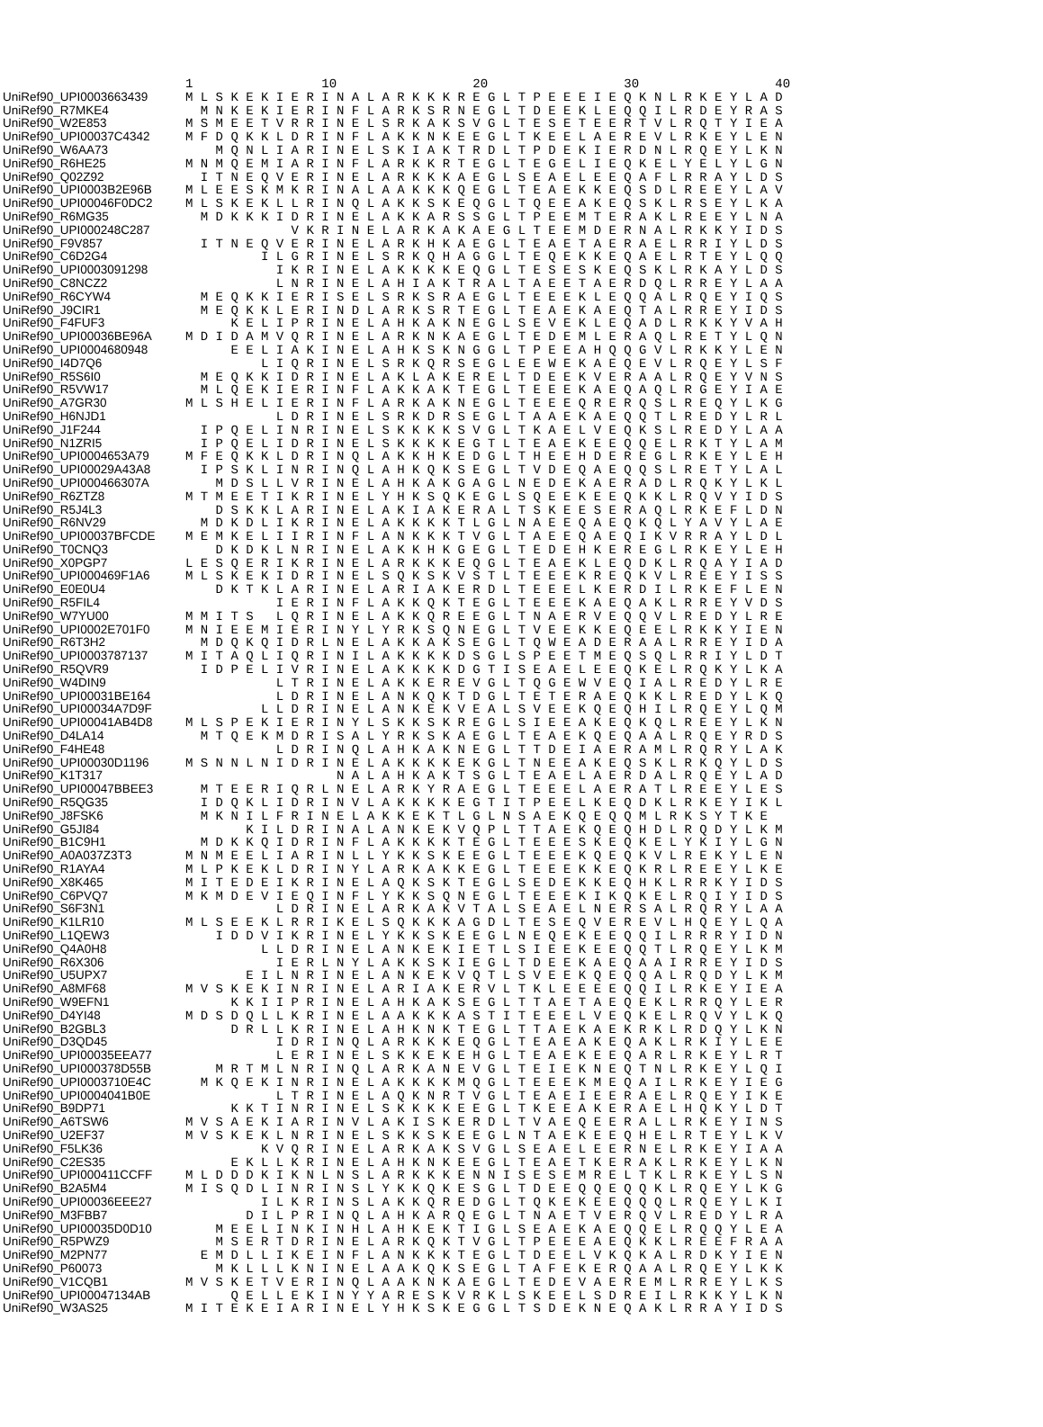| | 1 10 20 30 40 |
| UniRef90_UPI0003663439 | M L S K E K I E R I N A L A R K K K R E G L T P E E E I E Q K N L R K E Y L A D |
| UniRef90_R7MKE4 | M N K E K I E R I N F L A R K S R N E G L T D E E K L E Q Q I L R D E Y R A S |
| UniRef90_W2E853 | M S M E E T V R R I N E L S R K A K S V G L T E S E T E E R T V L R Q T Y I E A |
| UniRef90_UPI00037C4342 | M F D Q K K L D R I N F L A K K N K E E G L T K E E L A E R E V L R K E Y L E N |
| UniRef90_W6AA73 | M Q N L I A R I N E L S K I A K T R D L T P D E K I E R D N L R Q E Y L K N |
| UniRef90_R6HE25 | M N M Q E M I A R I N F L A R K K R T E G L T E G E L I E Q K E L Y E L Y L G N |
| UniRef90_Q02Z92 | I T N E Q V E R I N E L A R K K K A E G L S E A E L E E Q A F L R R A Y L D S |
| UniRef90_UPI0003B2E96B | M L E E S K M K R I N A L A A K K K Q E G L T E A E K K E Q S D L R E E Y L A V |
| UniRef90_UPI00046F0DC2 | M L S K E K L L R I N Q L A K K S K E Q G L T Q E E A K E Q S K L R S E Y L K A |
| UniRef90_R6MG35 | M D K K K I D R I N E L A K K A R S S G L T P E E M T E R A K L R E E Y L N A |
| UniRef90_UPI000248C287 | V K R I N E L A R K A K A E G L T E E M D E R N A L R K K Y I D S |
| UniRef90_F9V857 | I T N E Q V E R I N E L A R K H K A E G L T E A E T A E R A E L R R I Y L D S |
| UniRef90_C6D2G4 | I L G R I N E L S R K Q H A G G L T E Q E K K E Q A E L R T E Y L Q Q |
| UniRef90_UPI0003091298 | I K R I N E L A K K K K E Q G L T E S E S K E Q S K L R K A Y L D S |
| UniRef90_C8NCZ2 | L N R I N E L A H I A K T R A L T A E E T A E R D Q L R R E Y L A A |
| UniRef90_R6CYW4 | M E Q K K I E R I S E L S R K S R A E G L T E E E K L E Q Q A L R Q E Y I Q S |
| UniRef90_J9CIR1 | M E Q K K L E R I N D L A R K S R T E G L T E A E K A E Q T A L R R E Y I D S |
| UniRef90_F4FUF3 | K E L I P R I N E L A H K A K N E G L S E V E K L E Q A D L R K K Y V A H |
| UniRef90_UPI00036BE96A | M D I D A M V Q R I N E L A R K N K A E G L T E D E M L E R A Q L R E T Y L Q N |
| UniRef90_UPI0004680948 | E E L I A K I N E L A H K S K N G G L T P E E A H Q Q G V L R K K Y L E N |
| UniRef90_I4D7Q6 | L I Q R I N E L S R K Q R S E G L E E W E K A E Q E V L R Q E Y L S F |
| UniRef90_R5S6I0 | M E Q K K I D R I N E L A K L A K E R E L T D E E K V E R A A L R Q E Y V N S |
| UniRef90_R5VW17 | M L Q E K I E R I N F L A K K A K T E G L T E E E K A E Q A Q L R G E Y I A E |
| UniRef90_A7GR30 | M L S H E L I E R I N F L A R K A K N E G L T E E E Q R E R Q S L R E Q Y L K G |
| UniRef90_H6NJD1 | L D R I N E L S R K D R S E G L T A A E K A E Q Q T L R E D Y L R L |
| UniRef90_J1F244 | I P Q E L I N R I N E L S K K K K S V G L T K A E L V E Q K S L R E D Y L A A |
| UniRef90_N1ZRI5 | I P Q E L I D R I N E L S K K K K E G T L T E A E K E E Q Q E L R K T Y L A M |
| UniRef90_UPI0004653A79 | M F E Q K K L D R I N Q L A K K H K E D G L T H E E H D E R E G L R K E Y L E H |
| UniRef90_UPI00029A43A8 | I P S K L I N R I N Q L A H K Q K S E G L T V D E Q A E Q Q S L R E T Y L A L |
| UniRef90_UPI000466307A | M D S L L V R I N E L A H K A K G A G L N E D E K A E R A D L R Q K Y L K L |
| UniRef90_R6ZTZ8 | M T M E E T I K R I N E L Y H K S Q K E G L S Q E E K E E Q K K L R Q V Y I D S |
| UniRef90_R5J4L3 | D S K K L A R I N E L A K I A K E R A L T S K E E S E R A Q L R K E F L D N |
| UniRef90_R6NV29 | M D K D L I K R I N E L A K K K K T L G L N A E E Q A E Q K Q L Y A V Y L A E |
| UniRef90_UPI00037BFCDE | M E M K E L I I R I N F L A N K K K T V G L T A E E Q A E Q I K V R R A Y L D L |
| UniRef90_T0CNQ3 | D K D K L N R I N E L A K K H K G E G L T E D E H K E R E G L R K E Y L E H |
| UniRef90_X0PGP7 | L E S Q E R I K R I N E L A R K K K E Q G L T E A E K L E Q D K L R Q A Y I A D |
| UniRef90_UPI000469F1A6 | M L S K E K I D R I N E L S Q K S K V S T L T E E E K R E Q K V L R E E Y I S S |
| UniRef90_E0E0U4 | D K T K L A R I N E L A R I A K E R D L T E E E L K E R D I L R K E F L E N |
| UniRef90_R5FIL4 | I E R I N F L A K K Q K T E G L T E E E K A E Q A K L R R E Y V D S |
| UniRef90_W7YU00 | M M I T S L Q R I N E L A K K Q R E E G L T N A E R V E Q Q V L R E D Y L R E |
| UniRef90_UPI0002E701F0 | M N I E E M I E R I N Y L Y R K S Q N E G L T V E E K K E Q E E L R K K Y I E N |
| UniRef90_R6T3H2 | M D Q K Q I D R L N E L A K K A K S E G L T Q W E A D E R A A L R R E Y I D A |
| UniRef90_UPI0003787137 | M I T A Q L I Q R I N I L A K K K K D S G L S P E E T M E Q S Q L R R I Y L D T |
| UniRef90_R5QVR9 | I D P E L I V R I N E L A K K K K D G T I S E A E L E E Q K E L R Q K Y L K A |
| UniRef90_W4DIN9 | L T R I N E L A K K E R E V G L T Q G E W V E Q I A L R E D Y L R E |
| UniRef90_UPI00031BE164 | L D R I N E L A N K Q K T D G L T E T E R A E Q K K L R E D Y L K Q |
| UniRef90_UPI00034A7D9F | L L D R I N E L A N K E K V E A L S V E E K Q E Q H I L R Q E Y L Q M |
| UniRef90_UPI00041AB4D8 | M L S P E K I E R I N Y L S K K S K R E G L S I E E A K E Q K Q L R E E Y L K N |
| UniRef90_D4LA14 | M T Q E K M D R I S A L Y R K S K A E G L T E A E K Q E Q A A L R Q E Y R D S |
| UniRef90_F4HE48 | L D R I N Q L A H K A K N E G L T T D E I A E R A M L R Q R Y L A K |
| UniRef90_UPI00030D1196 | M S N N L N I D R I N E L A K K K K E K G L T N E E A K E Q S K L R K Q Y L D S |
| UniRef90_K1T317 | N A L A H K A K T S G L T E A E L A E R D A L R Q E Y L A D |
| UniRef90_UPI00047BBEE3 | M T E E R I Q R L N E L A R K Y R A E G L T E E E L A E R A T L R E E Y L E S |
| UniRef90_R5QG35 | I D Q K L I D R I N V L A K K K K E G T I T P E E L K E Q D K L R K E Y I K L |
| UniRef90_J8FSK6 | M K N I L F R I N E L A K K E K T L G L N S A E K Q E Q Q M L R K S Y T K E |
| UniRef90_G5JI84 | K I L D R I N A L A N K E K V Q P L T T A E K Q E Q H D L R Q D Y L K M |
| UniRef90_B1C9H1 | M D K K Q I D R I N F L A K K K K T E G L T E E E S K E Q K E L Y K I Y L G N |
| UniRef90_A0A037Z3T3 | M N M E E L I A R I N L L Y K K S K E E G L T E E E K Q E Q K V L R E K Y L E N |
| UniRef90_R1AYA4 | M L P K E K L D R I N Y L A R K A K K E G L T E E E K K E Q K R L R E E Y L K E |
| UniRef90_X8K465 | M I T E D E I K R I N E L A Q K S K T E G L S E D E K K E Q H K L R R K Y I D S |
| UniRef90_C6PVQ7 | M K M D E V I E Q I N F L Y K K S Q N E G L T E E E K I K Q K E L R Q I Y I D S |
| UniRef90_S6F3N1 | L D R I N E L A R K A K V T A L S E A E L N E R S A L R Q R Y L A A |
| UniRef90_K1LR10 | M L S E E K L R R I K E L S Q K K K A G D L T E S E Q V E R E V L H Q E Y L Q A |
| UniRef90_L1QEW3 | I D D V I K R I N E L Y K K S K E E G L N E Q E K E E Q Q I L R R R Y I D N |
| UniRef90_Q4A0H8 | L L D R I N E L A N K E K I E T L S I E E K E E Q Q T L R Q E Y L K M |
| UniRef90_R6X306 | I E R L N Y L A K K S K I E G L T D E E K A E Q A A I R R E Y I D S |
| UniRef90_U5UPX7 | E I L N R I N E L A N K E K V Q T L S V E E K Q E Q Q A L R Q D Y L K M |
| UniRef90_A8MF68 | M V S K E K I N R I N E L A R I A K E R V L T K L E E E E Q Q I L R K E Y I E A |
| UniRef90_W9EFN1 | K K I I P R I N E L A H K A K S E G L T T A E T A E Q E K L R R Q Y L E R |
| UniRef90_D4YI48 | M D S D Q L L K R I N E L A A K K K A S T I T E E E L V E Q K E L R Q V Y L K Q |
| UniRef90_B2GBL3 | D R L L K R I N E L A H K N K T E G L T T A E K A E K R K L R D Q Y L K N |
| UniRef90_D3QD45 | I D R I N Q L A R K K K E Q G L T E A E A K E Q A K L R K I Y L E E |
| UniRef90_UPI00035EEA77 | L E R I N E L S K K E K E H G L T E A E K E E Q A R L R K E Y L R T |
| UniRef90_UPI000378D55B | M R T M L N R I N Q L A R K A N E V G L T E I E K N E Q T N L R K E Y L Q I |
| UniRef90_UPI0003710E4C | M K Q E K I N R I N E L A K K K K M Q G L T E E E K M E Q A I L R K E Y I E G |
| UniRef90_UPI0004041B0E | L T R I N E L A Q K N R T V G L T E A E I E E R A E L R Q E Y I K E |
| UniRef90_B9DP71 | K K T I N R I N E L S K K K K E E G L T K E E A K E R A E L H Q K Y L D T |
| UniRef90_A6TSW6 | M V S A E K I A R I N V L A K I S K E R D L T V A E Q E E R A L L R K E Y I N S |
| UniRef90_U2EF37 | M V S K E K L N R I N E L S K K S K E E G L N T A E K E E Q H E L R T E Y L K V |
| UniRef90_F5LK36 | K V Q R I N E L A R K A K S V G L S E A E L E E R N E L R K E Y I A A |
| UniRef90_C2ES35 | E K L L K R I N E L A H K N K E E G L T E A E T K E R A K L R K E Y L K N |
| UniRef90_UPI000411CCFF | M L D D D K I K N L N S L A R K K K E N N I S E S E M R E L T K L R K E Y L S N |
| UniRef90_B2A5M4 | M I S Q D L I N R I N S L Y K K Q K E S G L T D E E Q Q E Q Q K L R Q E Y L K G |
| UniRef90_UPI00036EEE27 | I L K R I N S L A K K Q R E D G L T Q K E K E E Q Q Q L R Q E Y L K I |
| UniRef90_M3FBB7 | D I L P R I N Q L A H K A R Q E G L T N A E T V E R Q V L R E D Y L R A |
| UniRef90_UPI00035D0D10 | M E E L I N K I N H L A H K E K T I G L S E A E K A E Q Q E L R Q Q Y L E A |
| UniRef90_R5PWZ9 | M S E R T D R I N E L A R K Q K T V G L T P E E E A E Q K K L R E E F R A A |
| UniRef90_M2PN77 | E M D L L I K E I N F L A N K K K T E G L T D E E L V K Q K A L R D K Y I E N |
| UniRef90_P60073 | M K L L L K N I N E L A A K Q K S E G L T A F E K E R Q A A L R Q E Y L K K |
| UniRef90_V1CQB1 | M V S K E T V E R I N Q L A A K N K A E G L T E D E V A E R E M L R R E Y L K S |
| UniRef90_UPI00047134AB | Q E L L E K I N Y Y A R E S K V R K L S K E E L S D R E I L R K K Y L K N |
| UniRef90_W3AS25 | M I T E K E I A R I N E L Y H K S K E G G L T S D E K N E Q A K L R R A Y I D S |